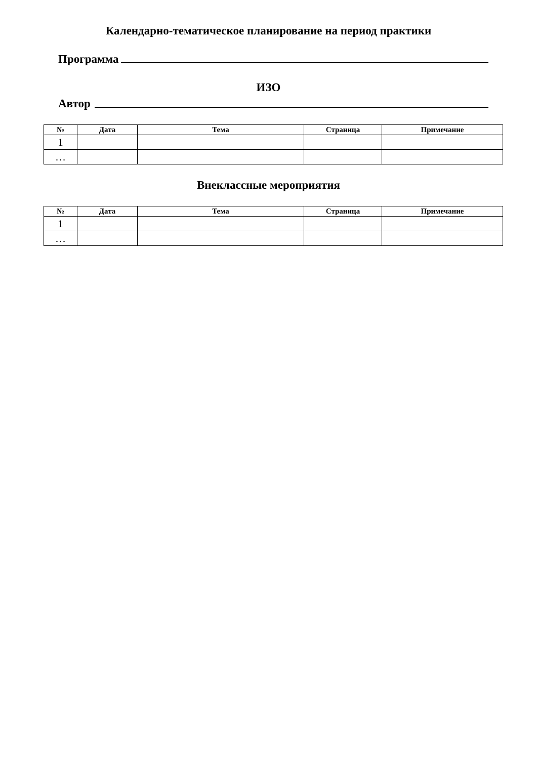Календарно-тематическое планирование на период практики
Программа
ИЗО
Автор
| № | Дата | Тема | Страница | Примечание |
| --- | --- | --- | --- | --- |
| 1 | | | | |
| … | | | | |
Внеклассные мероприятия
| № | Дата | Тема | Страница | Примечание |
| --- | --- | --- | --- | --- |
| 1 | | | | |
| … | | | | |